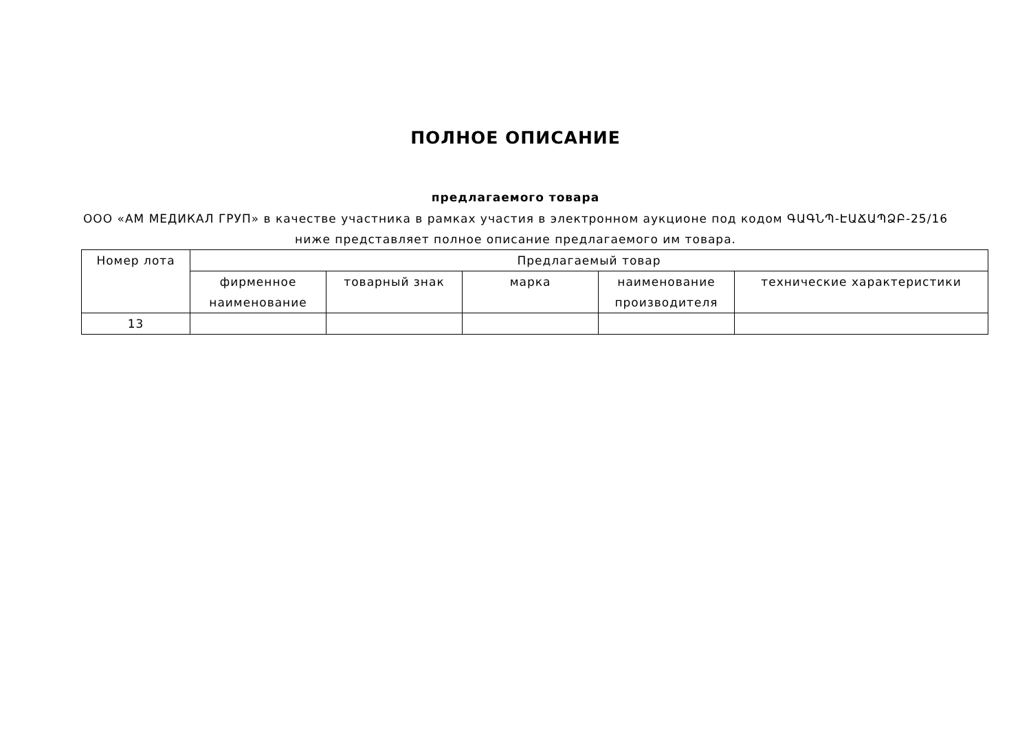ПОЛНОЕ ОПИСАНИЕ
предлагаемого товара
ООО «АМ МЕДИКАЛ ГРУП» в качестве участника в рамках участия в электронном аукционе под кодом ԳԱԳՆՊ-ԷԱՃԱՊՁԲ-25/16
ниже представляет полное описание предлагаемого им товара.
| Номер лота | Предлагаемый товар | | | | |
| --- | --- | --- | --- | --- | --- |
| | фирменное наименование | товарный знак | марка | наименование производителя | технические характеристики |
| 13 | | | | | |